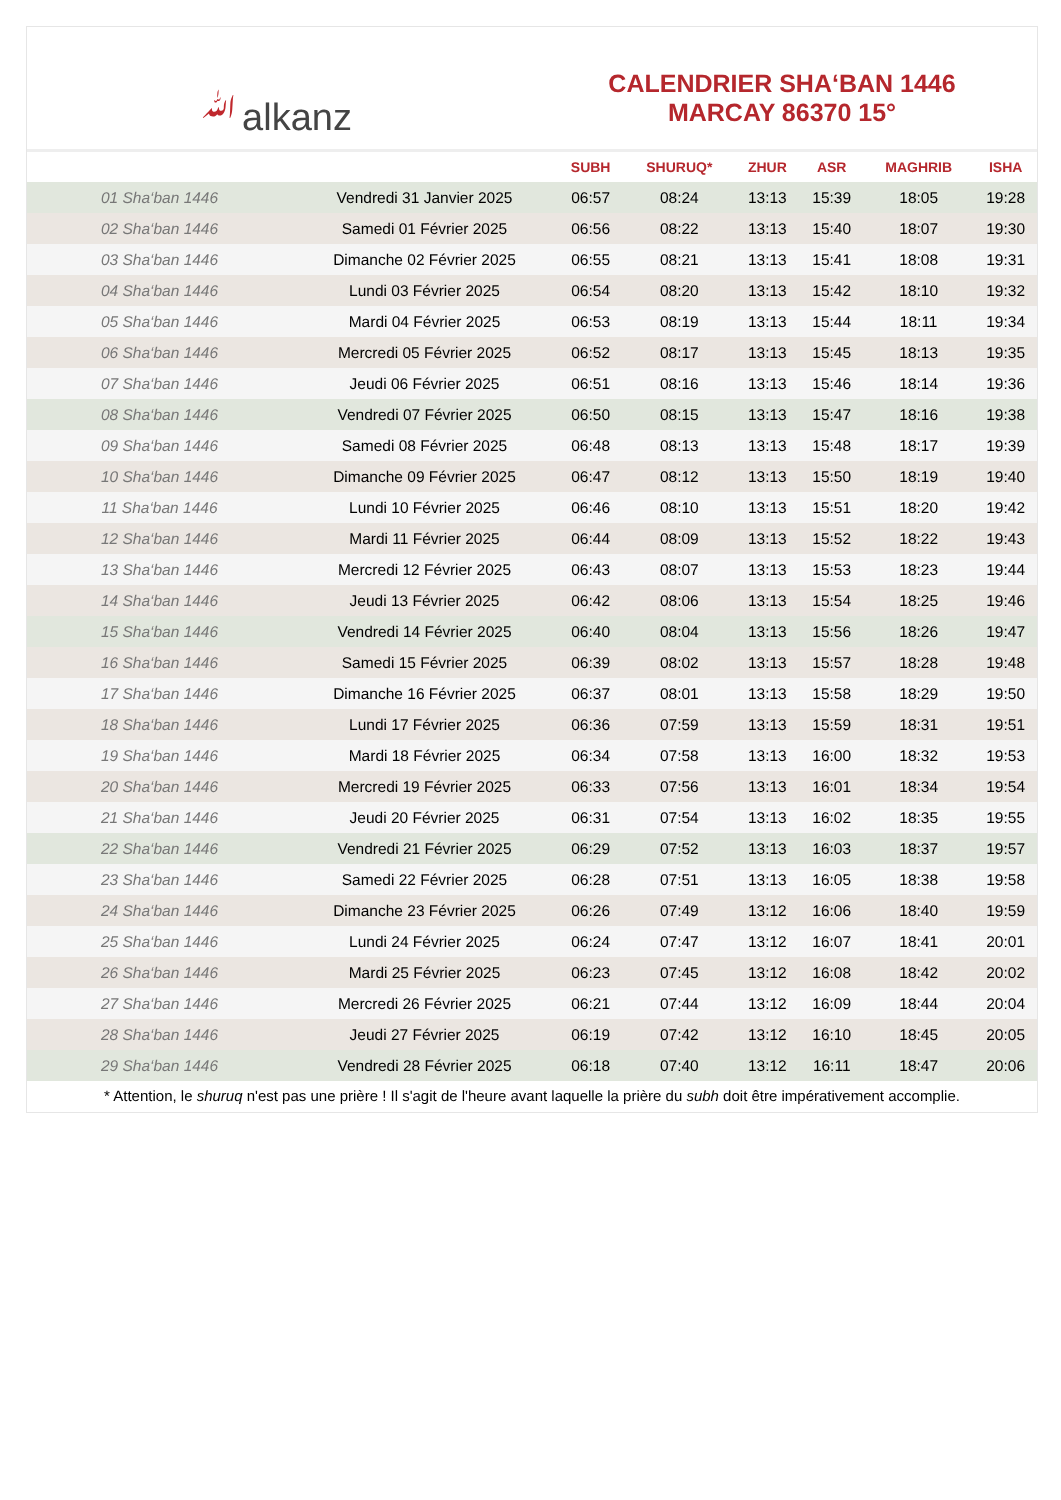ﷲalkanz
CALENDRIER SHA‘BAN 1446
MARCAY 86370 15°
| | | SUBH | SHURUQ* | ZHUR | ASR | MAGHRIB | ISHA |
| --- | --- | --- | --- | --- | --- | --- | --- |
| 01 Sha‘ban 1446 | Vendredi 31 Janvier 2025 | 06:57 | 08:24 | 13:13 | 15:39 | 18:05 | 19:28 |
| 02 Sha‘ban 1446 | Samedi 01 Février 2025 | 06:56 | 08:22 | 13:13 | 15:40 | 18:07 | 19:30 |
| 03 Sha‘ban 1446 | Dimanche 02 Février 2025 | 06:55 | 08:21 | 13:13 | 15:41 | 18:08 | 19:31 |
| 04 Sha‘ban 1446 | Lundi 03 Février 2025 | 06:54 | 08:20 | 13:13 | 15:42 | 18:10 | 19:32 |
| 05 Sha‘ban 1446 | Mardi 04 Février 2025 | 06:53 | 08:19 | 13:13 | 15:44 | 18:11 | 19:34 |
| 06 Sha‘ban 1446 | Mercredi 05 Février 2025 | 06:52 | 08:17 | 13:13 | 15:45 | 18:13 | 19:35 |
| 07 Sha‘ban 1446 | Jeudi 06 Février 2025 | 06:51 | 08:16 | 13:13 | 15:46 | 18:14 | 19:36 |
| 08 Sha‘ban 1446 | Vendredi 07 Février 2025 | 06:50 | 08:15 | 13:13 | 15:47 | 18:16 | 19:38 |
| 09 Sha‘ban 1446 | Samedi 08 Février 2025 | 06:48 | 08:13 | 13:13 | 15:48 | 18:17 | 19:39 |
| 10 Sha‘ban 1446 | Dimanche 09 Février 2025 | 06:47 | 08:12 | 13:13 | 15:50 | 18:19 | 19:40 |
| 11 Sha‘ban 1446 | Lundi 10 Février 2025 | 06:46 | 08:10 | 13:13 | 15:51 | 18:20 | 19:42 |
| 12 Sha‘ban 1446 | Mardi 11 Février 2025 | 06:44 | 08:09 | 13:13 | 15:52 | 18:22 | 19:43 |
| 13 Sha‘ban 1446 | Mercredi 12 Février 2025 | 06:43 | 08:07 | 13:13 | 15:53 | 18:23 | 19:44 |
| 14 Sha‘ban 1446 | Jeudi 13 Février 2025 | 06:42 | 08:06 | 13:13 | 15:54 | 18:25 | 19:46 |
| 15 Sha‘ban 1446 | Vendredi 14 Février 2025 | 06:40 | 08:04 | 13:13 | 15:56 | 18:26 | 19:47 |
| 16 Sha‘ban 1446 | Samedi 15 Février 2025 | 06:39 | 08:02 | 13:13 | 15:57 | 18:28 | 19:48 |
| 17 Sha‘ban 1446 | Dimanche 16 Février 2025 | 06:37 | 08:01 | 13:13 | 15:58 | 18:29 | 19:50 |
| 18 Sha‘ban 1446 | Lundi 17 Février 2025 | 06:36 | 07:59 | 13:13 | 15:59 | 18:31 | 19:51 |
| 19 Sha‘ban 1446 | Mardi 18 Février 2025 | 06:34 | 07:58 | 13:13 | 16:00 | 18:32 | 19:53 |
| 20 Sha‘ban 1446 | Mercredi 19 Février 2025 | 06:33 | 07:56 | 13:13 | 16:01 | 18:34 | 19:54 |
| 21 Sha‘ban 1446 | Jeudi 20 Février 2025 | 06:31 | 07:54 | 13:13 | 16:02 | 18:35 | 19:55 |
| 22 Sha‘ban 1446 | Vendredi 21 Février 2025 | 06:29 | 07:52 | 13:13 | 16:03 | 18:37 | 19:57 |
| 23 Sha‘ban 1446 | Samedi 22 Février 2025 | 06:28 | 07:51 | 13:13 | 16:05 | 18:38 | 19:58 |
| 24 Sha‘ban 1446 | Dimanche 23 Février 2025 | 06:26 | 07:49 | 13:12 | 16:06 | 18:40 | 19:59 |
| 25 Sha‘ban 1446 | Lundi 24 Février 2025 | 06:24 | 07:47 | 13:12 | 16:07 | 18:41 | 20:01 |
| 26 Sha‘ban 1446 | Mardi 25 Février 2025 | 06:23 | 07:45 | 13:12 | 16:08 | 18:42 | 20:02 |
| 27 Sha‘ban 1446 | Mercredi 26 Février 2025 | 06:21 | 07:44 | 13:12 | 16:09 | 18:44 | 20:04 |
| 28 Sha‘ban 1446 | Jeudi 27 Février 2025 | 06:19 | 07:42 | 13:12 | 16:10 | 18:45 | 20:05 |
| 29 Sha‘ban 1446 | Vendredi 28 Février 2025 | 06:18 | 07:40 | 13:12 | 16:11 | 18:47 | 20:06 |
* Attention, le shuruq n'est pas une prière ! Il s'agit de l'heure avant laquelle la prière du subh doit être impérativement accomplie.